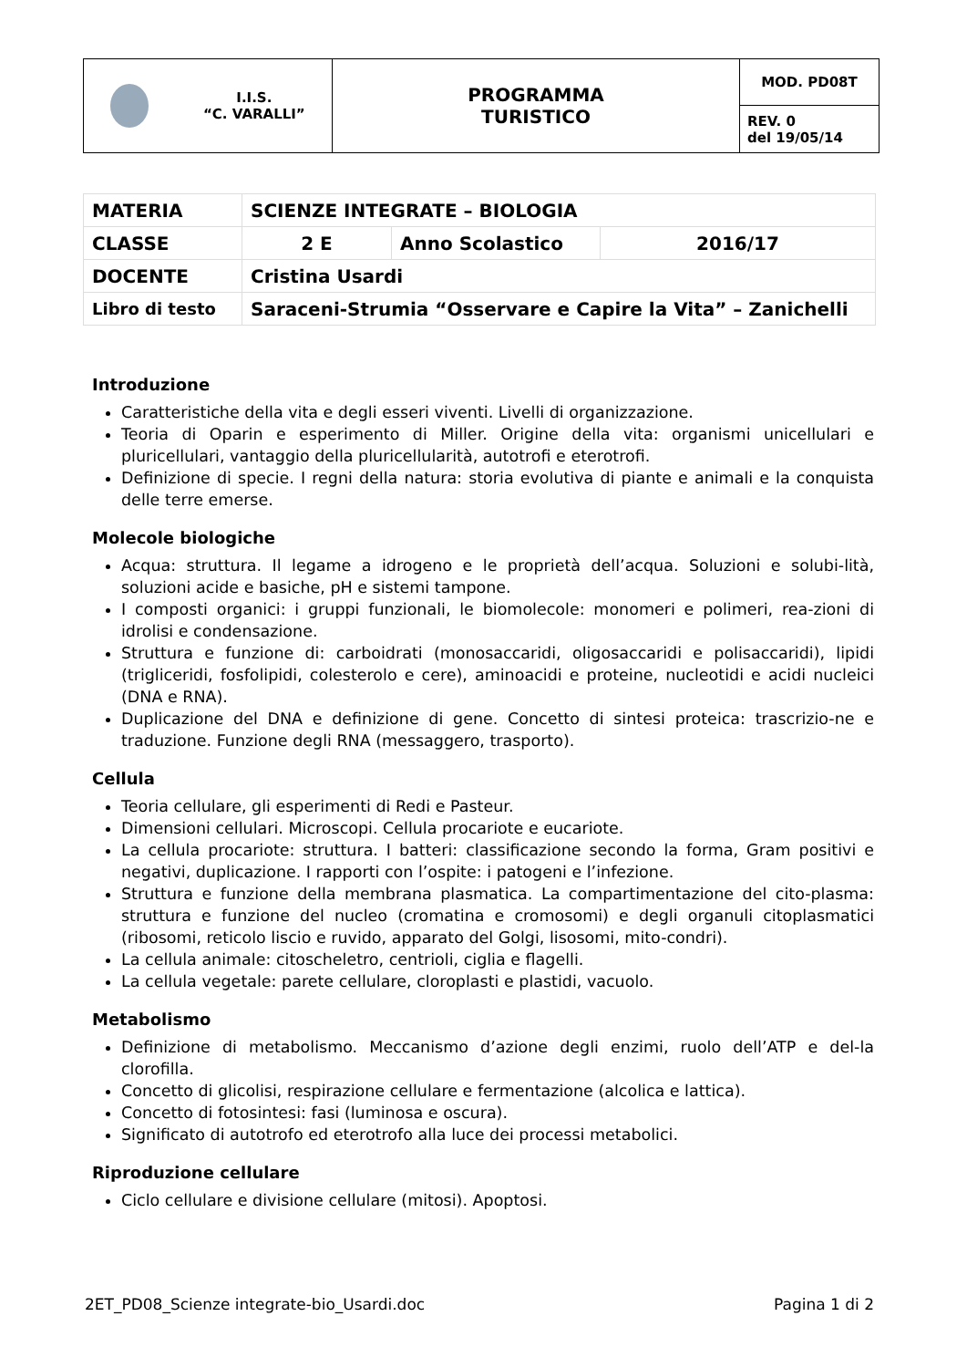| I.I.S. “C. VARALLI” | PROGRAMMA TURISTICO | MOD. PD08T |
| | | REV. 0 del 19/05/14 |
| MATERIA | SCIENZE INTEGRATE – BIOLOGIA | | |
| CLASSE | 2 E | Anno Scolastico | 2016/17 |
| DOCENTE | Cristina Usardi | | |
| Libro di testo | Saraceni-Strumia “Osservare e Capire la Vita” – Zanichelli | | |
Introduzione
Caratteristiche della vita e degli esseri viventi. Livelli di organizzazione.
Teoria di Oparin e esperimento di Miller. Origine della vita: organismi unicellulari e pluricellulari, vantaggio della pluricellularità, autotrofi e eterotrofi.
Definizione di specie. I regni della natura: storia evolutiva di piante e animali e la conquista delle terre emerse.
Molecole biologiche
Acqua: struttura. Il legame a idrogeno e le proprietà dell’acqua. Soluzioni e solubi-lità, soluzioni acide e basiche, pH e sistemi tampone.
I composti organici: i gruppi funzionali, le biomolecole: monomeri e polimeri, rea-zioni di idrolisi e condensazione.
Struttura e funzione di: carboidrati (monosaccaridi, oligosaccaridi e polisaccaridi), lipidi (trigliceridi, fosfolipidi, colesterolo e cere), aminoacidi e proteine, nucleotidi e acidi nucleici (DNA e RNA).
Duplicazione del DNA e definizione di gene. Concetto di sintesi proteica: trascrizio-ne e traduzione. Funzione degli RNA (messaggero, trasporto).
Cellula
Teoria cellulare, gli esperimenti di Redi e Pasteur.
Dimensioni cellulari. Microscopi. Cellula procariote e eucariote.
La cellula procariote: struttura. I batteri: classificazione secondo la forma, Gram positivi e negativi, duplicazione. I rapporti con l’ospite: i patogeni e l’infezione.
Struttura e funzione della membrana plasmatica. La compartimentazione del cito-plasma: struttura e funzione del nucleo (cromatina e cromosomi) e degli organuli citoplasmatici (ribosomi, reticolo liscio e ruvido, apparato del Golgi, lisosomi, mito-condri).
La cellula animale: citoscheletro, centrioli, ciglia e flagelli.
La cellula vegetale: parete cellulare, cloroplasti e plastidi, vacuolo.
Metabolismo
Definizione di metabolismo. Meccanismo d’azione degli enzimi, ruolo dell’ATP e del-la clorofilla.
Concetto di glicolisi, respirazione cellulare e fermentazione (alcolica e lattica).
Concetto di fotosintesi: fasi (luminosa e oscura).
Significato di autotrofo ed eterotrofo alla luce dei processi metabolici.
Riproduzione cellulare
Ciclo cellulare e divisione cellulare (mitosi). Apoptosi.
2ET_PD08_Scienze integrate-bio_Usardi.doc Pagina 1 di 2